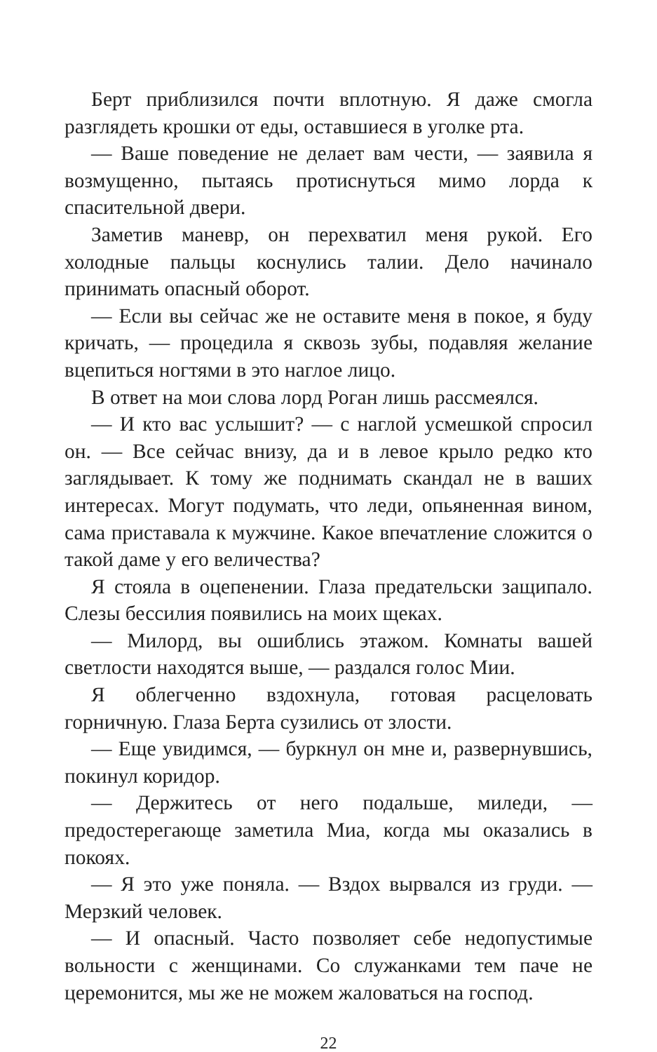Берт приблизился почти вплотную. Я даже смогла разглядеть крошки от еды, оставшиеся в уголке рта.
— Ваше поведение не делает вам чести, — заявила я возмущенно, пытаясь протиснуться мимо лорда к спасительной двери.
Заметив маневр, он перехватил меня рукой. Его холодные пальцы коснулись талии. Дело начинало принимать опасный оборот.
— Если вы сейчас же не оставите меня в покое, я буду кричать, — процедила я сквозь зубы, подавляя желание вцепиться ногтями в это наглое лицо.
В ответ на мои слова лорд Роган лишь рассмеялся.
— И кто вас услышит? — с наглой усмешкой спросил он. — Все сейчас внизу, да и в левое крыло редко кто заглядывает. К тому же поднимать скандал не в ваших интересах. Могут подумать, что леди, опьяненная вином, сама приставала к мужчине. Какое впечатление сложится о такой даме у его величества?
Я стояла в оцепенении. Глаза предательски защипало. Слезы бессилия появились на моих щеках.
— Милорд, вы ошиблись этажом. Комнаты вашей светлости находятся выше, — раздался голос Мии.
Я облегченно вздохнула, готовая расцеловать горничную. Глаза Берта сузились от злости.
— Еще увидимся, — буркнул он мне и, развернувшись, покинул коридор.
— Держитесь от него подальше, миледи, — предостерегающе заметила Миа, когда мы оказались в покоях.
— Я это уже поняла. — Вздох вырвался из груди. — Мерзкий человек.
— И опасный. Часто позволяет себе недопустимые вольности с женщинами. Со служанками тем паче не церемонится, мы же не можем жаловаться на господ.
22